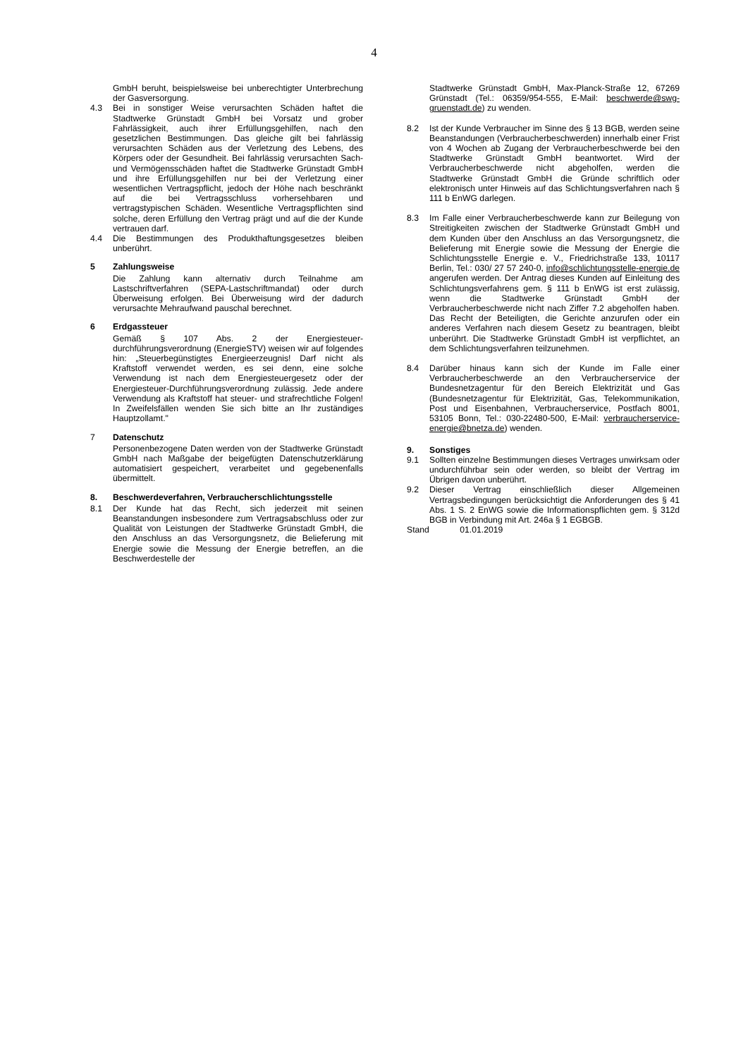4
GmbH beruht, beispielsweise bei unberechtigter Unterbrechung der Gasversorgung.
4.3 Bei in sonstiger Weise verursachten Schäden haftet die Stadtwerke Grünstadt GmbH bei Vorsatz und grober Fahrlässigkeit, auch ihrer Erfüllungsgehilfen, nach den gesetzlichen Bestimmungen. Das gleiche gilt bei fahrlässig verursachten Schäden aus der Verletzung des Lebens, des Körpers oder der Gesundheit. Bei fahrlässig verursachten Sach- und Vermögensschäden haftet die Stadtwerke Grünstadt GmbH und ihre Erfüllungsgehilfen nur bei der Verletzung einer wesentlichen Vertragspflicht, jedoch der Höhe nach beschränkt auf die bei Vertragsschluss vorhersehbaren und vertragstypischen Schäden. Wesentliche Vertragspflichten sind solche, deren Erfüllung den Vertrag prägt und auf die der Kunde vertrauen darf.
4.4 Die Bestimmungen des Produkthaftungsgesetzes bleiben unberührt.
5 Zahlungsweise
Die Zahlung kann alternativ durch Teilnahme am Lastschriftverfahren (SEPA-Lastschriftmandat) oder durch Überweisung erfolgen. Bei Überweisung wird der dadurch verursachte Mehraufwand pauschal berechnet.
6 Erdgassteuer
Gemäß § 107 Abs. 2 der Energiesteuer-durchführungsverordnung (EnergieSTV) weisen wir auf folgendes hin: „Steuerbegünstigtes Energieerzeugnis! Darf nicht als Kraftstoff verwendet werden, es sei denn, eine solche Verwendung ist nach dem Energiesteuergesetz oder der Energiesteuer-Durchführungsverordnung zulässig. Jede andere Verwendung als Kraftstoff hat steuer- und strafrechtliche Folgen! In Zweifelsfällen wenden Sie sich bitte an Ihr zuständiges Hauptzollamt."
7 Datenschutz
Personenbezogene Daten werden von der Stadtwerke Grünstadt GmbH nach Maßgabe der beigefügten Datenschutzerklärung automatisiert gespeichert, verarbeitet und gegebenenfalls übermittelt.
8. Beschwerdeverfahren, Verbraucherschlichtungsstelle
8.1 Der Kunde hat das Recht, sich jederzeit mit seinen Beanstandungen insbesondere zum Vertragsabschluss oder zur Qualität von Leistungen der Stadtwerke Grünstadt GmbH, die den Anschluss an das Versorgungsnetz, die Belieferung mit Energie sowie die Messung der Energie betreffen, an die Beschwerdestelle der
Stadtwerke Grünstadt GmbH, Max-Planck-Straße 12, 67269 Grünstadt (Tel.: 06359/954-555, E-Mail: beschwerde@swg-gruenstadt.de) zu wenden.
8.2 Ist der Kunde Verbraucher im Sinne des § 13 BGB, werden seine Beanstandungen (Verbraucherbeschwerden) innerhalb einer Frist von 4 Wochen ab Zugang der Verbraucherbeschwerde bei den Stadtwerke Grünstadt GmbH beantwortet. Wird der Verbraucherbeschwerde nicht abgeholfen, werden die Stadtwerke Grünstadt GmbH die Gründe schriftlich oder elektronisch unter Hinweis auf das Schlichtungsverfahren nach § 111 b EnWG darlegen.
8.3 Im Falle einer Verbraucherbeschwerde kann zur Beilegung von Streitigkeiten zwischen der Stadtwerke Grünstadt GmbH und dem Kunden über den Anschluss an das Versorgungsnetz, die Belieferung mit Energie sowie die Messung der Energie die Schlichtungsstelle Energie e. V., Friedrichstraße 133, 10117 Berlin, Tel.: 030/ 27 57 240-0, info@schlichtungsstelle-energie.de angerufen werden. Der Antrag dieses Kunden auf Einleitung des Schlichtungsverfahrens gem. § 111 b EnWG ist erst zulässig, wenn die Stadtwerke Grünstadt GmbH der Verbraucherbeschwerde nicht nach Ziffer 7.2 abgeholfen haben. Das Recht der Beteiligten, die Gerichte anzurufen oder ein anderes Verfahren nach diesem Gesetz zu beantragen, bleibt unberührt. Die Stadtwerke Grünstadt GmbH ist verpflichtet, an dem Schlichtungsverfahren teilzunehmen.
8.4 Darüber hinaus kann sich der Kunde im Falle einer Verbraucherbeschwerde an den Verbraucherservice der Bundesnetzagentur für den Bereich Elektrizität und Gas (Bundesnetzagentur für Elektrizität, Gas, Telekommunikation, Post und Eisenbahnen, Verbraucherservice, Postfach 8001, 53105 Bonn, Tel.: 030-22480-500, E-Mail: verbraucherservice-energie@bnetza.de) wenden.
9. Sonstiges
9.1 Sollten einzelne Bestimmungen dieses Vertrages unwirksam oder undurchführbar sein oder werden, so bleibt der Vertrag im Übrigen davon unberührt.
9.2 Dieser Vertrag einschließlich dieser Allgemeinen Vertragsbedingungen berücksichtigt die Anforderungen des § 41 Abs. 1 S. 2 EnWG sowie die Informationspflichten gem. § 312d BGB in Verbindung mit Art. 246a § 1 EGBGB.
Stand 01.01.2019